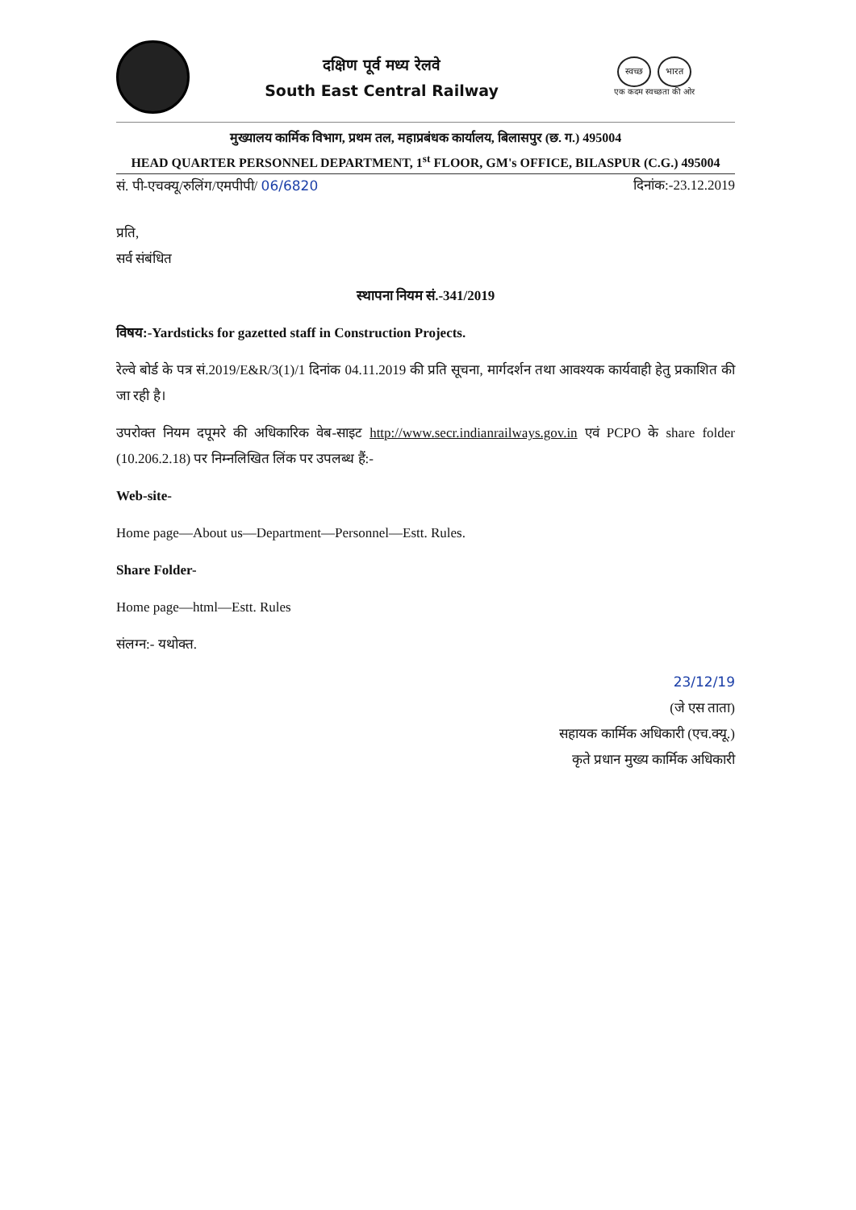दक्षिण पूर्व मध्य रेलवे
South East Central Railway
स्वच्छ भारत
एक कदम स्वच्छता की ओर
मुख्यालय कार्मिक विभाग, प्रथम तल, महाप्रबंधक कार्यालय, बिलासपुर (छ. ग.) 495004
HEAD QUARTER PERSONNEL DEPARTMENT, 1<sup>st</sup> FLOOR, GM's OFFICE, BILASPUR (C.G.) 495004
सं. पी-एचक्यू/रुलिंग/एमपीपी/ 06/6820 दिनांक:-23.12.2019
प्रति,
सर्व संबंधित
स्थापना नियम सं.-341/2019
विषय:-Yardsticks for gazetted staff in Construction Projects.
रेल्वे बोर्ड के पत्र सं.2019/E&R/3(1)/1 दिनांक 04.11.2019 की प्रति सूचना, मार्गदर्शन तथा आवश्यक कार्यवाही हेतु प्रकाशित की जा रही है।
उपरोक्त नियम दपूमरे की अधिकारिक वेब-साइट http://www.secr.indianrailways.gov.in एवं PCPO के share folder (10.206.2.18) पर निम्नलिखित लिंक पर उपलब्ध हैं:-
Web-site-
Home page—About us—Department—Personnel—Estt. Rules.
Share Folder-
Home page—html—Estt. Rules
संलग्न:- यथोक्त.
23/12/19
(जे एस ताता)
सहायक कार्मिक अधिकारी (एच.क्यू.)
कृते प्रधान मुख्य कार्मिक अधिकारी